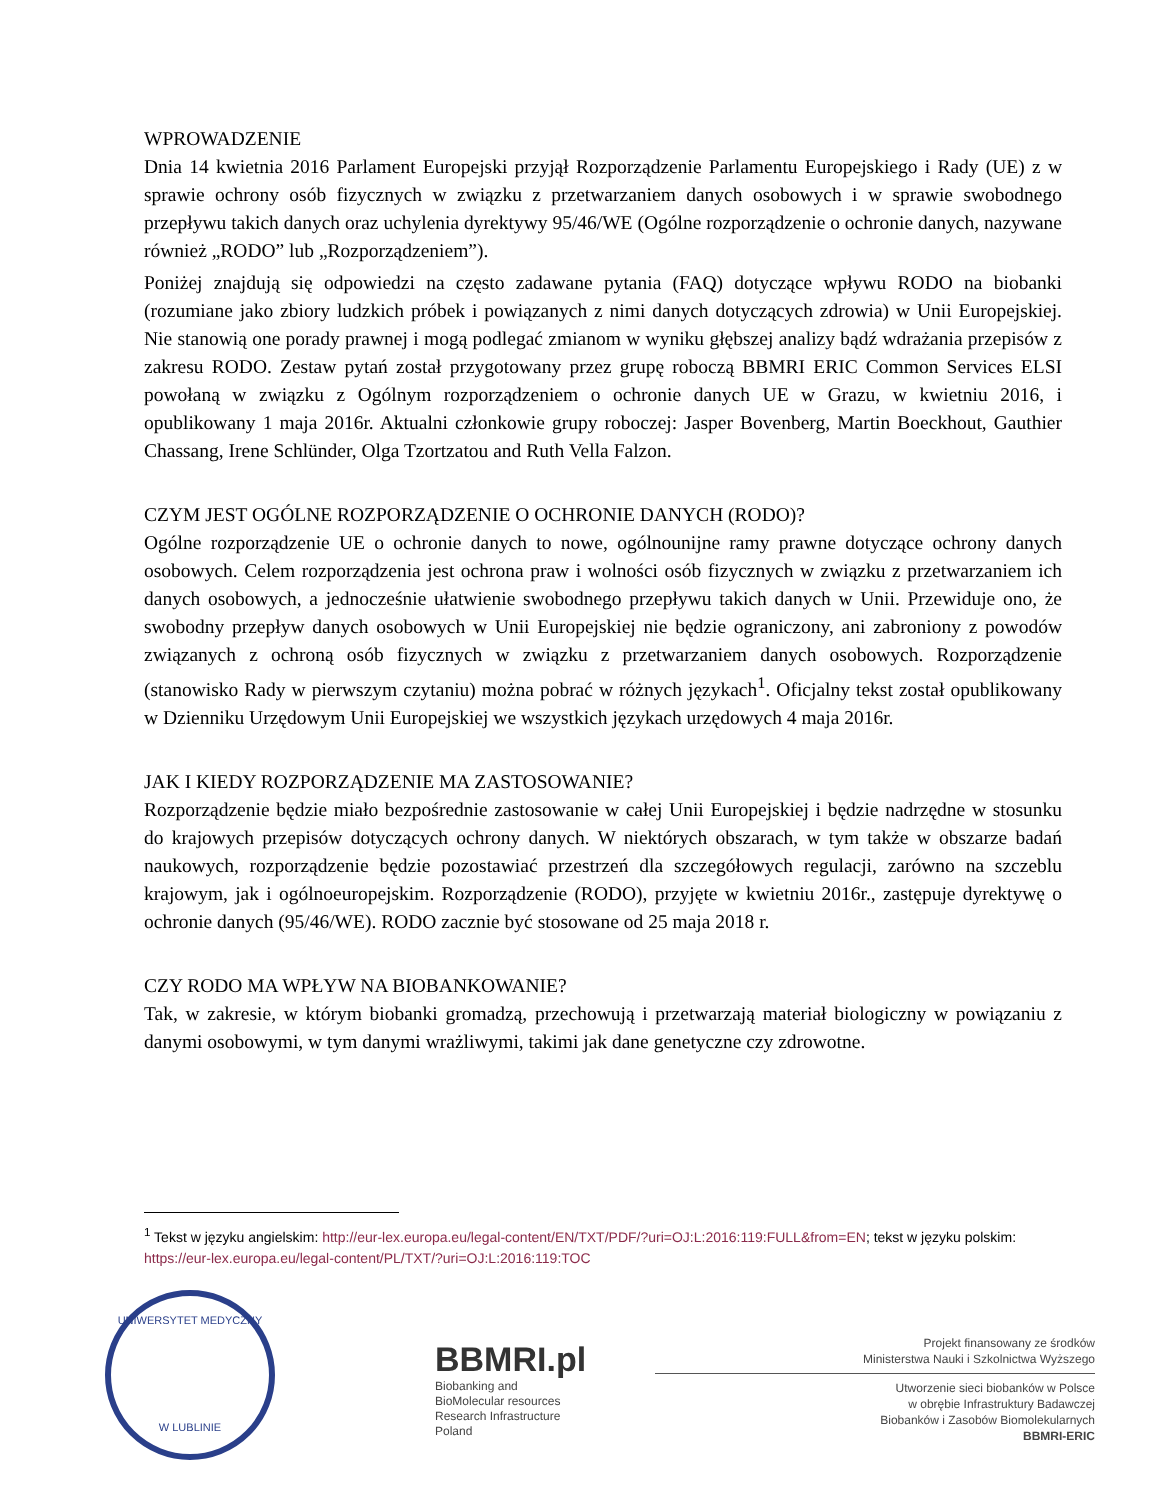WPROWADZENIE
Dnia 14 kwietnia 2016 Parlament Europejski przyjął Rozporządzenie Parlamentu Europejskiego i Rady (UE) z w sprawie ochrony osób fizycznych w związku z przetwarzaniem danych osobowych i w sprawie swobodnego przepływu takich danych oraz uchylenia dyrektywy 95/46/WE (Ogólne rozporządzenie o ochronie danych, nazywane również „RODO” lub „Rozporządzeniem”).
Poniżej znajdują się odpowiedzi na często zadawane pytania (FAQ) dotyczące wpływu RODO na biobanki (rozumiane jako zbiory ludzkich próbek i powiązanych z nimi danych dotyczących zdrowia) w Unii Europejskiej. Nie stanowią one porady prawnej i mogą podlegać zmianom w wyniku głębszej analizy bądź wdrażania przepisów z zakresu RODO. Zestaw pytań został przygotowany przez grupę roboczą BBMRI ERIC Common Services ELSI powołaną w związku z Ogólnym rozporządzeniem o ochronie danych UE w Grazu, w kwietniu 2016, i opublikowany 1 maja 2016r. Aktualni członkowie grupy roboczej: Jasper Bovenberg, Martin Boeckhout, Gauthier Chassang, Irene Schlünder, Olga Tzortzatou and Ruth Vella Falzon.
CZYM JEST OGÓLNE ROZPORZĄDZENIE O OCHRONIE DANYCH (RODO)?
Ogólne rozporządzenie UE o ochronie danych to nowe, ogólnounijne ramy prawne dotyczące ochrony danych osobowych. Celem rozporządzenia jest ochrona praw i wolności osób fizycznych w związku z przetwarzaniem ich danych osobowych, a jednocześnie ułatwienie swobodnego przepływu takich danych w Unii. Przewiduje ono, że swobodny przepływ danych osobowych w Unii Europejskiej nie będzie ograniczony, ani zabroniony z powodów związanych z ochroną osób fizycznych w związku z przetwarzaniem danych osobowych. Rozporządzenie (stanowisko Rady w pierwszym czytaniu) można pobrać w różnych językach<sup>1</sup>. Oficjalny tekst został opublikowany w Dzienniku Urzędowym Unii Europejskiej we wszystkich językach urzędowych 4 maja 2016r.
JAK I KIEDY ROZPORZĄDZENIE MA ZASTOSOWANIE?
Rozporządzenie będzie miało bezpośrednie zastosowanie w całej Unii Europejskiej i będzie nadrzędne w stosunku do krajowych przepisów dotyczących ochrony danych. W niektórych obszarach, w tym także w obszarze badań naukowych, rozporządzenie będzie pozostawiać przestrzeń dla szczegółowych regulacji, zarówno na szczeblu krajowym, jak i ogólnoeuropejskim. Rozporządzenie (RODO), przyjęte w kwietniu 2016r., zastępuje dyrektywę o ochronie danych (95/46/WE). RODO zacznie być stosowane od 25 maja 2018 r.
CZY RODO MA WPŁYW NA BIOBANKOWANIE?
Tak, w zakresie, w którym biobanki gromadzą, przechowują i przetwarzają materiał biologiczny w powiązaniu z danymi osobowymi, w tym danymi wrażliwymi, takimi jak dane genetyczne czy zdrowotne.
<sup>1</sup> Tekst w języku angielskim: http://eur-lex.europa.eu/legal-content/EN/TXT/PDF/?uri=OJ:L:2016:119:FULL&from=EN; tekst w języku polskim: https://eur-lex.europa.eu/legal-content/PL/TXT/?uri=OJ:L:2016:119:TOC
UNIWERSYTET MEDYCZNY
W LUBLINIE
BBMRI.pl
Biobanking and
BioMolecular resources
Research Infrastructure
Poland
Projekt finansowany ze środków
Ministerstwa Nauki i Szkolnictwa Wyższego
Utworzenie sieci biobanków w Polsce
w obrębie Infrastruktury Badawczej
Biobanków i Zasobów Biomolekularnych
BBMRI-ERIC